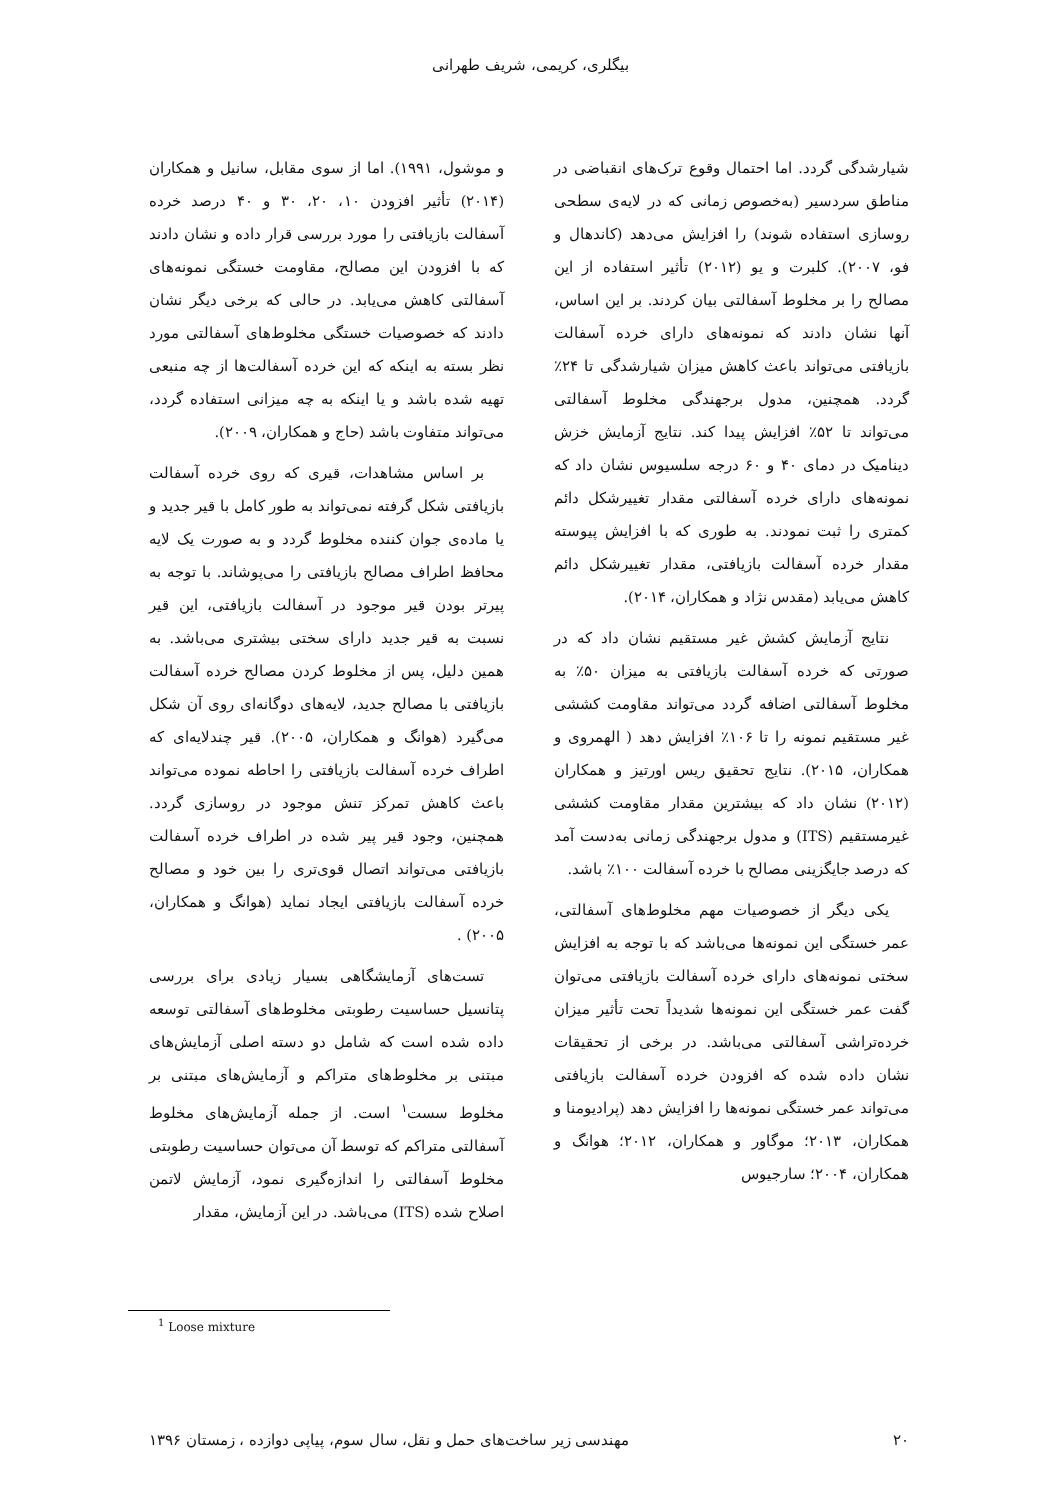بیگلری، کریمی، شریف طهرانی
شیارشدگی گردد. اما احتمال وقوع ترک‌های انقباضی در مناطق سردسیر (به‌خصوص زمانی که در لایه‌ی سطحی روسازی استفاده شوند) را افزایش می‌دهد (کاندهال و فو، ۲۰۰۷). کلبرت و یو (۲۰۱۲) تأثیر استفاده از این مصالح را بر مخلوط آسفالتی بیان کردند. بر این اساس، آنها نشان دادند که نمونه‌های دارای خرده آسفالت بازیافتی می‌تواند باعث کاهش میزان شیارشدگی تا ۲۴٪ گردد. همچنین، مدول برجهندگی مخلوط آسفالتی می‌تواند تا ۵۲٪ افزایش پیدا کند. نتایج آزمایش خزش دینامیک در دمای ۴۰ و ۶۰ درجه سلسیوس نشان داد که نمونه‌های دارای خرده آسفالتی مقدار تغییرشکل دائم کمتری را ثبت نمودند. به طوری که با افزایش پیوسته مقدار خرده آسفالت بازیافتی، مقدار تغییرشکل دائم کاهش می‌یابد (مقدس نژاد و همکاران، ۲۰۱۴).
نتایج آزمایش کشش غیر مستقیم نشان داد که در صورتی که خرده آسفالت بازیافتی به میزان ۵۰٪ به مخلوط آسفالتی اضافه گردد می‌تواند مقاومت کششی غیر مستقیم نمونه را تا ۱۰۶٪ افزایش دهد ( الهمروی و همکاران، ۲۰۱۵). نتایج تحقیق ریس اورتیز و همکاران (۲۰۱۲) نشان داد که بیشترین مقدار مقاومت کششی غیرمستقیم (ITS) و مدول برجهندگی زمانی به‌دست آمد که درصد جایگزینی مصالح با خرده آسفالت ۱۰۰٪ باشد.
یکی دیگر از خصوصیات مهم مخلوط‌های آسفالتی، عمر خستگی این نمونه‌ها می‌باشد که با توجه به افزایش سختی نمونه‌های دارای خرده آسفالت بازیافتی می‌توان گفت عمر خستگی این نمونه‌ها شدیداً تحت تأثیر میزان خرده‌تراشی آسفالتی می‌باشد. در برخی از تحقیقات نشان داده شده که افزودن خرده آسفالت بازیافتی می‌تواند عمر خستگی نمونه‌ها را افزایش دهد (پرادیومنا و همکاران، ۲۰۱۳؛ موگاور و همکاران، ۲۰۱۲؛ هوانگ و همکاران، ۲۰۰۴؛ سارجیوس
و موشول، ۱۹۹۱). اما از سوی مقابل، سانیل و همکاران (۲۰۱۴) تأثیر افزودن ۱۰، ۲۰، ۳۰ و ۴۰ درصد خرده آسفالت بازیافتی را مورد بررسی قرار داده و نشان دادند که با افزودن این مصالح، مقاومت خستگی نمونه‌های آسفالتی کاهش می‌یابد. در حالی که برخی دیگر نشان دادند که خصوصیات خستگی مخلوط‌های آسفالتی مورد نظر بسته به اینکه که این خرده آسفالت‌ها از چه منبعی تهیه شده باشد و یا اینکه به چه میزانی استفاده گردد، می‌تواند متفاوت باشد (حاج و همکاران، ۲۰۰۹).
بر اساس مشاهدات، قیری که روی خرده آسفالت بازیافتی شکل گرفته نمی‌تواند به طور کامل با قیر جدید و یا ماده‌ی جوان کننده مخلوط گردد و به صورت یک لایه محافظ اطراف مصالح بازیافتی را می‌پوشاند. با توجه به پیرتر بودن قیر موجود در آسفالت بازیافتی، این قیر نسبت به قیر جدید دارای سختی بیشتری می‌باشد. به همین دلیل، پس از مخلوط کردن مصالح خرده آسفالت بازیافتی با مصالح جدید، لایه‌های دوگانه‌ای روی آن شکل می‌گیرد (هوانگ و همکاران، ۲۰۰۵). قیر چندلایه‌ای که اطراف خرده آسفالت بازیافتی را احاطه نموده می‌تواند باعث کاهش تمرکز تنش موجود در روسازی گردد. همچنین، وجود قیر پیر شده در اطراف خرده آسفالت بازیافتی می‌تواند اتصال قوی‌تری را بین خود و مصالح خرده آسفالت بازیافتی ایجاد نماید (هوانگ و همکاران، ۲۰۰۵) .
تست‌های آزمایشگاهی بسیار زیادی برای بررسی پتانسیل حساسیت رطوبتی مخلوط‌های آسفالتی توسعه داده شده است که شامل دو دسته اصلی آزمایش‌های مبتنی بر مخلوط‌های متراکم و آزمایش‌های مبتنی بر مخلوط سست<sup>۱</sup> است. از جمله آزمایش‌های مخلوط آسفالتی متراکم که توسط آن می‌توان حساسیت رطوبتی مخلوط آسفالتی را اندازه‌گیری نمود، آزمایش لاتمن اصلاح شده (ITS) می‌باشد. در این آزمایش، مقدار
<sup>1</sup> Loose mixture
۲۰ مهندسی زیر ساخت‌های حمل و نقل، سال سوم، پیاپی دوازده ، زمستان ۱۳۹۶